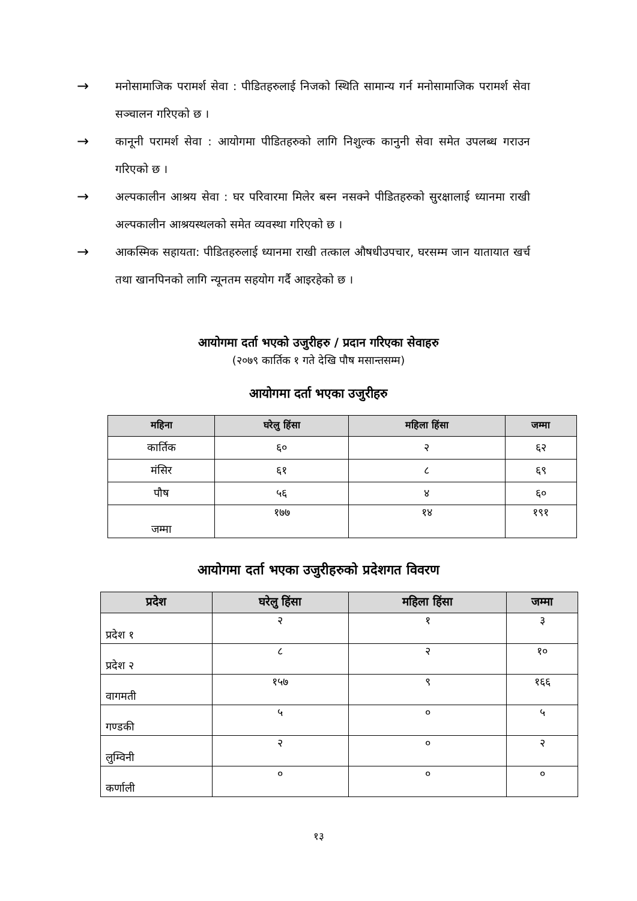→
मनोसामाजिक परामर्श सेवा : पीडितहरुलाई निजको स्थिति सामान्य गर्न मनोसामाजिक परामर्श सेवा सञ्चालन गरिएको छ ।
→
कानूनी परामर्श सेवा : आयोगमा पीडितहरुको लागि निशुल्क कानुनी सेवा समेत उपलब्ध गराउन गरिएको छ ।
→
अल्पकालीन आश्रय सेवा : घर परिवारमा मिलेर बस्न नसक्ने पीडितहरुको सुरक्षालाई ध्यानमा राखी अल्पकालीन आश्रयस्थलको समेत व्यवस्था गरिएको छ ।
→
आकस्मिक सहायता: पीडितहरुलाई ध्यानमा राखी तत्काल औषधीउपचार, घरसम्म जान यातायात खर्च तथा खानपिनको लागि न्यूनतम सहयोग गर्दै आइरहेको छ ।
आयोगमा दर्ता भएको उजुरीहरु / प्रदान गरिएका सेवाहरु
(२०७९ कार्तिक १ गते देखि पौष मसान्तसम्म)
आयोगमा दर्ता भएका उजुरीहरु
| महिना | घरेलु हिंसा | महिला हिंसा | जम्मा |
| --- | --- | --- | --- |
| कार्तिक | ६० | २ | ६२ |
| मंसिर | ६१ | ८ | ६९ |
| पौष | ५६ | ४ | ६० |
| जम्मा | १७७ | १४ | १९१ |
आयोगमा दर्ता भएका उजुरीहरुको प्रदेशगत विवरण
| प्रदेश | घरेलु हिंसा | महिला हिंसा | जम्मा |
| --- | --- | --- | --- |
| प्रदेश १ | २ | १ | ३ |
| प्रदेश २ | ८ | २ | १० |
| वागमती | १५७ | ९ | १६६ |
| गण्डकी | ५ | ० | ५ |
| लुम्विनी | २ | ० | २ |
| कर्णाली | ० | ० | ० |
१३